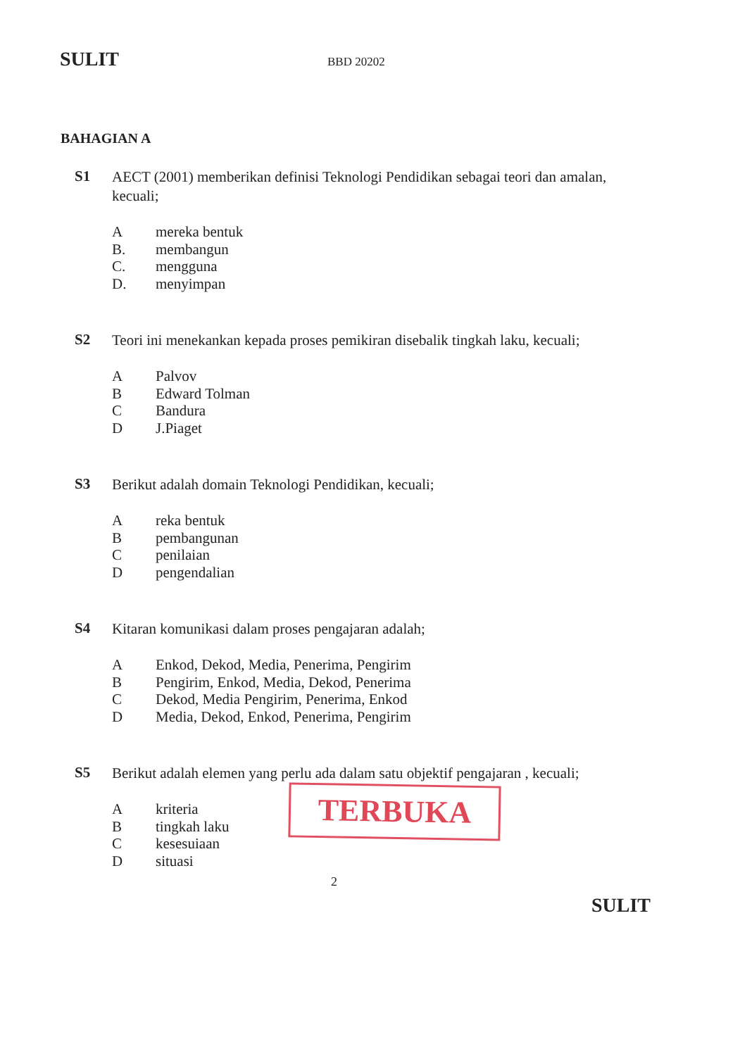SULIT BBD 20202
BAHAGIAN A
S1
AECT (2001) memberikan definisi Teknologi Pendidikan sebagai teori dan amalan, kecuali;
Amereka bentuk
B. membangun
C. mengguna
D. menyimpan
S2
Teori ini menekankan kepada proses pemikiran disebalik tingkah laku, kecuali;
A Palvov
B Edward Tolman
C Bandura
D J.Piaget
S3
Berikut adalah domain Teknologi Pendidikan, kecuali;
Areka bentuk
Bpembangunan
Cpenilaian
Dpengendalian
S4
Kitaran komunikasi dalam proses pengajaran adalah;
A Enkod, Dekod, Media, Penerima, Pengirim
B Pengirim, Enkod, Media, Dekod, Penerima
C Dekod, Media Pengirim, Penerima, Enkod
D Media, Dekod, Enkod, Penerima, Pengirim
S5
Berikut adalah elemen yang perlu ada dalam satu objektif pengajaran , kecuali;
Akriteria
Btingkah laku
Ckesesuiaan
Dsituasi
TERBUKA
2
SULIT